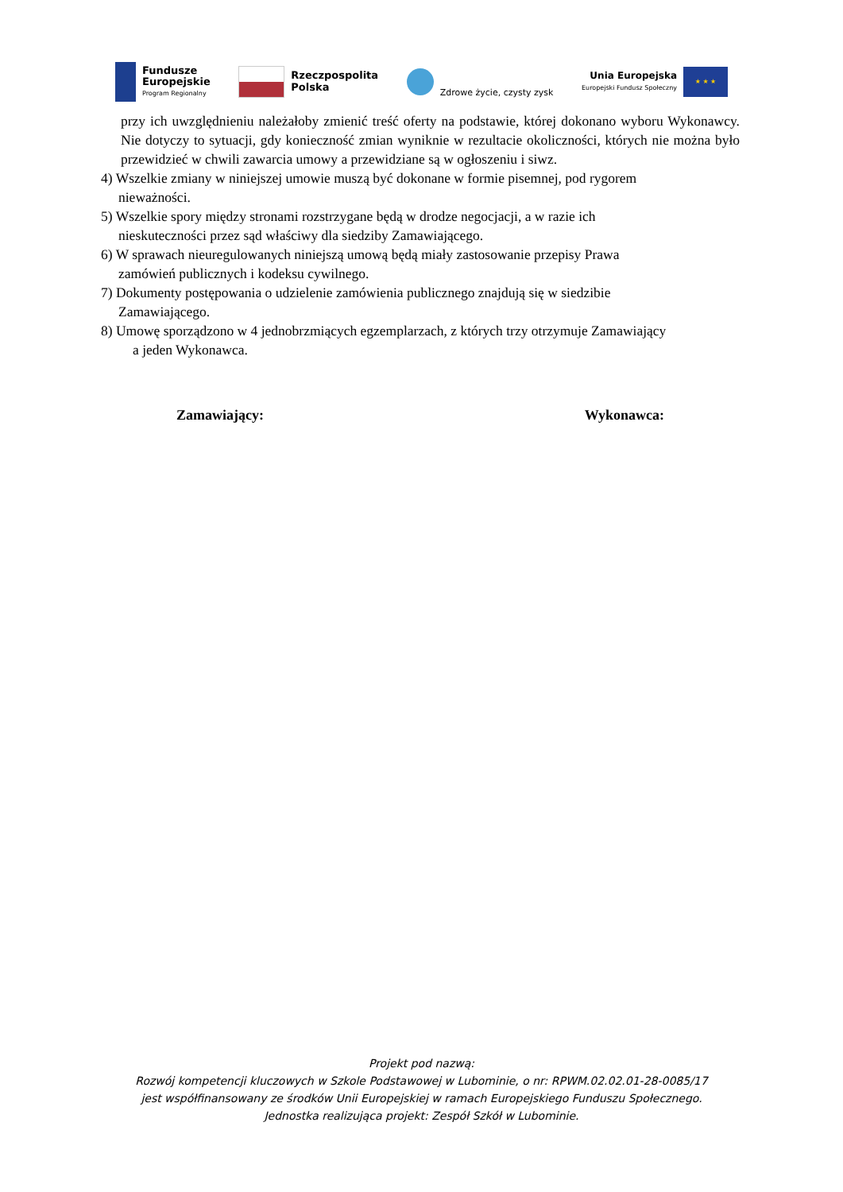Fundusze
Europejskie
Program Regionalny
Rzeczpospolita
Polska
Zdrowe życie, czysty zysk
Unia Europejska
Europejski Fundusz Społeczny
★ ★ ★
przy ich uwzględnieniu należałoby zmienić treść oferty na podstawie, której dokonano wyboru Wykonawcy. Nie dotyczy to sytuacji, gdy konieczność zmian wyniknie w rezultacie okoliczności, których nie można było przewidzieć w chwili zawarcia umowy a przewidziane są w ogłoszeniu i siwz.
4) Wszelkie zmiany w niniejszej umowie muszą być dokonane w formie pisemnej, pod rygorem
nieważności.
5) Wszelkie spory między stronami rozstrzygane będą w drodze negocjacji, a w razie ich
nieskuteczności przez sąd właściwy dla siedziby Zamawiającego.
6) W sprawach nieuregulowanych niniejszą umową będą miały zastosowanie przepisy Prawa
zamówień publicznych i kodeksu cywilnego.
7) Dokumenty postępowania o udzielenie zamówienia publicznego znajdują się w siedzibie
Zamawiającego.
8) Umowę sporządzono w 4 jednobrzmiących egzemplarzach, z których trzy otrzymuje Zamawiający
a jeden Wykonawca.
Zamawiający: Wykonawca:
Projekt pod nazwą:
Rozwój kompetencji kluczowych w Szkole Podstawowej w Lubominie, o nr: RPWM.02.02.01-28-0085/17
jest współfinansowany ze środków Unii Europejskiej w ramach Europejskiego Funduszu Społecznego.
Jednostka realizująca projekt: Zespół Szkół w Lubominie.